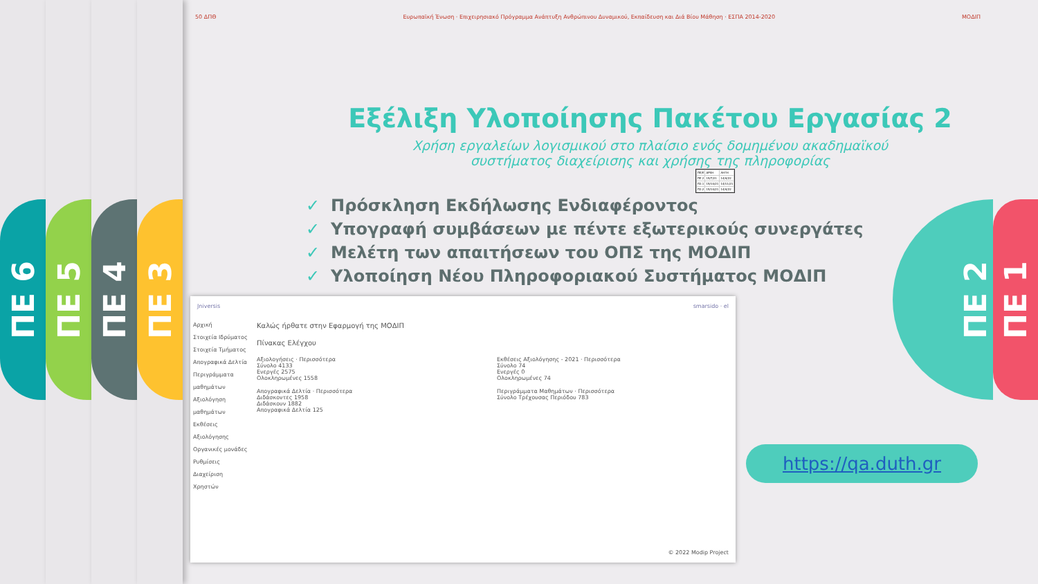ΠΕ 6 ΠΕ 5 ΠΕ 4 ΠΕ 3
50 ΔΠΘ Ευρωπαϊκή Ένωση · Επιχειρησιακό Πρόγραμμα Ανάπτυξη Ανθρώπινου Δυναμικού, Εκπαίδευση και Διά Βίου Μάθηση · ΕΣΠΑ 2014-2020 ΜΟΔΙΠ
Εξέλιξη Υλοποίησης Πακέτου Εργασίας 2
Χρήση εργαλείων λογισμικού στο πλαίσιο ενός δομημένου ακαδημαϊκού
συστήματος διαχείρισης και χρήσης της πληροφορίας
✓ Πρόσκληση Εκδήλωσης Ενδιαφέροντος
✓ Υπογραφή συμβάσεων με πέντε εξωτερικούς συνεργάτες
✓ Μελέτη των απαιτήσεων του ΟΠΣ της ΜΟΔΙΠ
✓ Υλοποίηση Νέου Πληροφοριακού Συστήματος ΜΟΔΙΠ
| ΠΕ/Ε | ΑΡΧΗ | ΛΗΞΗ |
| ΠΕ 2 | 15/7/21 | 14/4/22 |
| Π2.1 | 15/10/21 | 14/11/21 |
| Π2.2 | 15/10/21 | 14/4/22 |
Jniversis smarsido · el
Αρχική
Στοιχεία Ιδρύματος
Στοιχεία Τμήματος
Απογραφικά Δελτία
Περιγράμματα μαθημάτων
Αξιολόγηση μαθημάτων
Εκθέσεις Αξιολόγησης
Οργανικές μονάδες
Ρυθμίσεις
Διαχείριση Χρηστών
Καλώς ήρθατε στην Εφαρμογή της ΜΟΔΙΠ
Πίνακας Ελέγχου
Αξιολογήσεις · Περισσότερα
Σύνολο 4133
Ενεργές 2575
Ολοκληρωμένες 1558
Εκθέσεις Αξιολόγησης - 2021 · Περισσότερα
Σύνολο 74
Ενεργές 0
Ολοκληρωμένες 74
Απογραφικά Δελτία · Περισσότερα
Διδάσκοντες 1958
Διδάσκουν 1882
Απογραφικά Δελτία 125
Περιγράμματα Μαθημάτων · Περισσότερα
Σύνολο Τρέχουσας Περιόδου 783
© 2022 Modip Project
ΠΕ 2 ΠΕ 1
https://qa.duth.gr